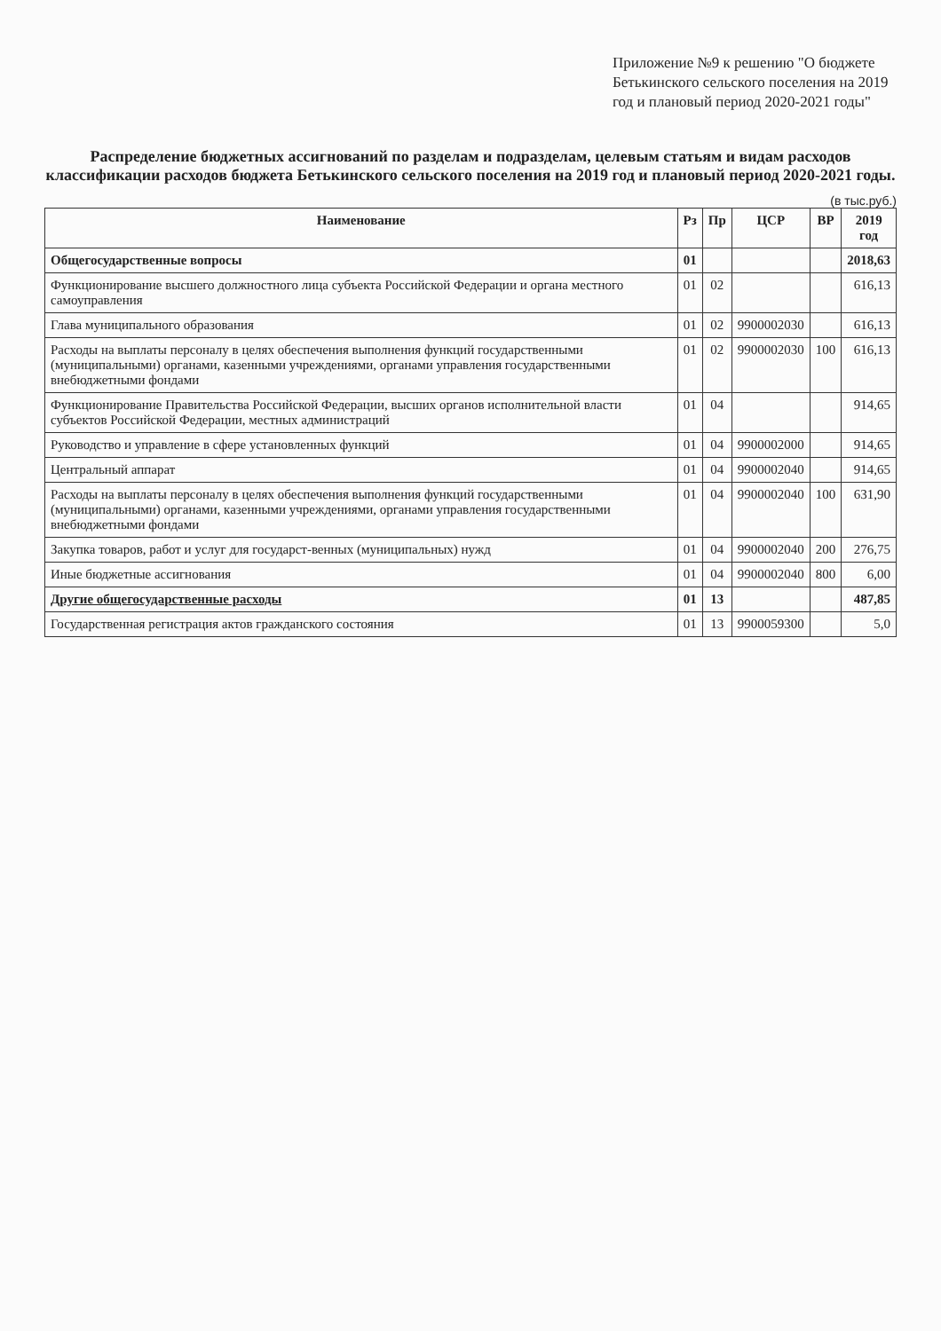Приложение №9 к решению "О бюджете Бетькинского сельского поселения на 2019 год и плановый период 2020-2021 годы"
Распределение бюджетных ассигнований по разделам и подразделам, целевым статьям и видам расходов классификации расходов бюджета Бетькинского сельского поселения на 2019 год и плановый период 2020-2021 годы.
(в тыс.руб.)
| Наименование | Рз | Пр | ЦСР | ВР | 2019 год |
| --- | --- | --- | --- | --- | --- |
| Общегосударственные вопросы | 01 | | | | 2018,63 |
| Функционирование высшего должностного лица субъекта Российской Федерации и органа местного самоуправления | 01 | 02 | | | 616,13 |
| Глава муниципального образования | 01 | 02 | 9900002030 | | 616,13 |
| Расходы на выплаты персоналу в целях обеспечения выполнения функций государственными (муниципальными) органами, казенными учреждениями, органами управления государственными внебюджетными фондами | 01 | 02 | 9900002030 | 100 | 616,13 |
| Функционирование Правительства Российской Федерации, высших органов исполнительной власти субъектов Российской Федерации, местных администраций | 01 | 04 | | | 914,65 |
| Руководство и управление в сфере установленных функций | 01 | 04 | 9900002000 | | 914,65 |
| Центральный аппарат | 01 | 04 | 9900002040 | | 914,65 |
| Расходы на выплаты персоналу в целях обеспечения выполнения функций государственными (муниципальными) органами, казенными учреждениями, органами управления государственными внебюджетными фондами | 01 | 04 | 9900002040 | 100 | 631,90 |
| Закупка товаров, работ и услуг для государст-венных (муниципальных) нужд | 01 | 04 | 9900002040 | 200 | 276,75 |
| Иные бюджетные ассигнования | 01 | 04 | 9900002040 | 800 | 6,00 |
| Другие общегосударственные расходы | 01 | 13 | | | 487,85 |
| Государственная регистрация актов гражданского состояния | 01 | 13 | 9900059300 | | 5,0 |